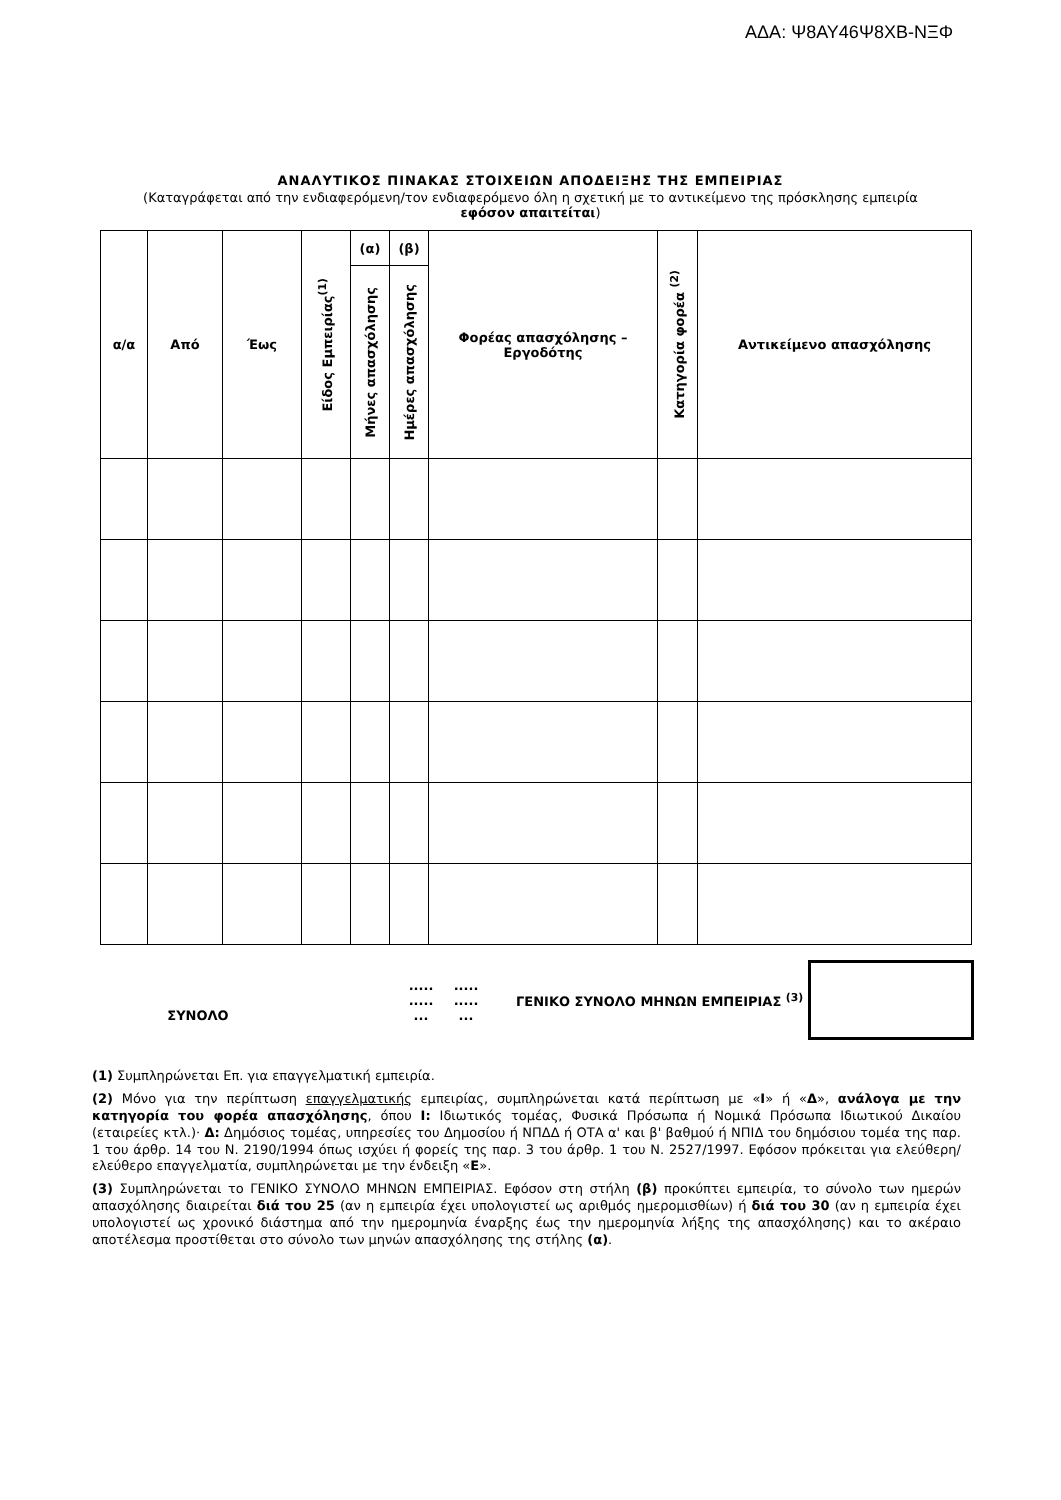ΑΔΑ: Ψ8ΑΥ46Ψ8ΧΒ-ΝΞΦ
ΑΝΑΛΥΤΙΚΟΣ ΠΙΝΑΚΑΣ ΣΤΟΙΧΕΙΩΝ ΑΠΟΔΕΙΞΗΣ ΤΗΣ ΕΜΠΕΙΡΙΑΣ
(Καταγράφεται από την ενδιαφερόμενη/τον ενδιαφερόμενο όλη η σχετική με το αντικείμενο της πρόσκλησης εμπειρία εφόσον απαιτείται)
| α/α | Από | Έως | Είδος Εμπειρίας<sup>(1)</sup> | (α) | (β) | Φορέας απασχόλησης – Εργοδότης | Κατηγορία φορέα <sup>(2)</sup> | Αντικείμενο απασχόλησης |
| --- | --- | --- | --- | --- | --- | --- | --- | --- |
| | | | | Μήνες απασχόλησης | Ημέρες απασχόλησης | | | |
ΣΥΝΟΛΟ
.....
.....
...
.....
.....
...
ΓΕΝΙΚΟ ΣΥΝΟΛΟ ΜΗΝΩΝ ΕΜΠΕΙΡΙΑΣ <sup>(3)</sup>
(1) Συμπληρώνεται Επ. για επαγγελματική εμπειρία.
(2) Μόνο για την περίπτωση επαγγελματικής εμπειρίας, συμπληρώνεται κατά περίπτωση με «Ι» ή «Δ», ανάλογα με την κατηγορία του φορέα απασχόλησης, όπου Ι: Ιδιωτικός τομέας, Φυσικά Πρόσωπα ή Νομικά Πρόσωπα Ιδιωτικού Δικαίου (εταιρείες κτλ.)· Δ: Δημόσιος τομέας, υπηρεσίες του Δημοσίου ή ΝΠΔΔ ή ΟΤΑ α' και β' βαθμού ή ΝΠΙΔ του δημόσιου τομέα της παρ. 1 του άρθρ. 14 του Ν. 2190/1994 όπως ισχύει ή φορείς της παρ. 3 του άρθρ. 1 του Ν. 2527/1997. Εφόσον πρόκειται για ελεύθερη/ελεύθερο επαγγελματία, συμπληρώνεται με την ένδειξη «Ε».
(3) Συμπληρώνεται το ΓΕΝΙΚΟ ΣΥΝΟΛΟ ΜΗΝΩΝ ΕΜΠΕΙΡΙΑΣ. Εφόσον στη στήλη (β) προκύπτει εμπειρία, το σύνολο των ημερών απασχόλησης διαιρείται διά του 25 (αν η εμπειρία έχει υπολογιστεί ως αριθμός ημερομισθίων) ή διά του 30 (αν η εμπειρία έχει υπολογιστεί ως χρονικό διάστημα από την ημερομηνία έναρξης έως την ημερομηνία λήξης της απασχόλησης) και το ακέραιο αποτέλεσμα προστίθεται στο σύνολο των μηνών απασχόλησης της στήλης (α).